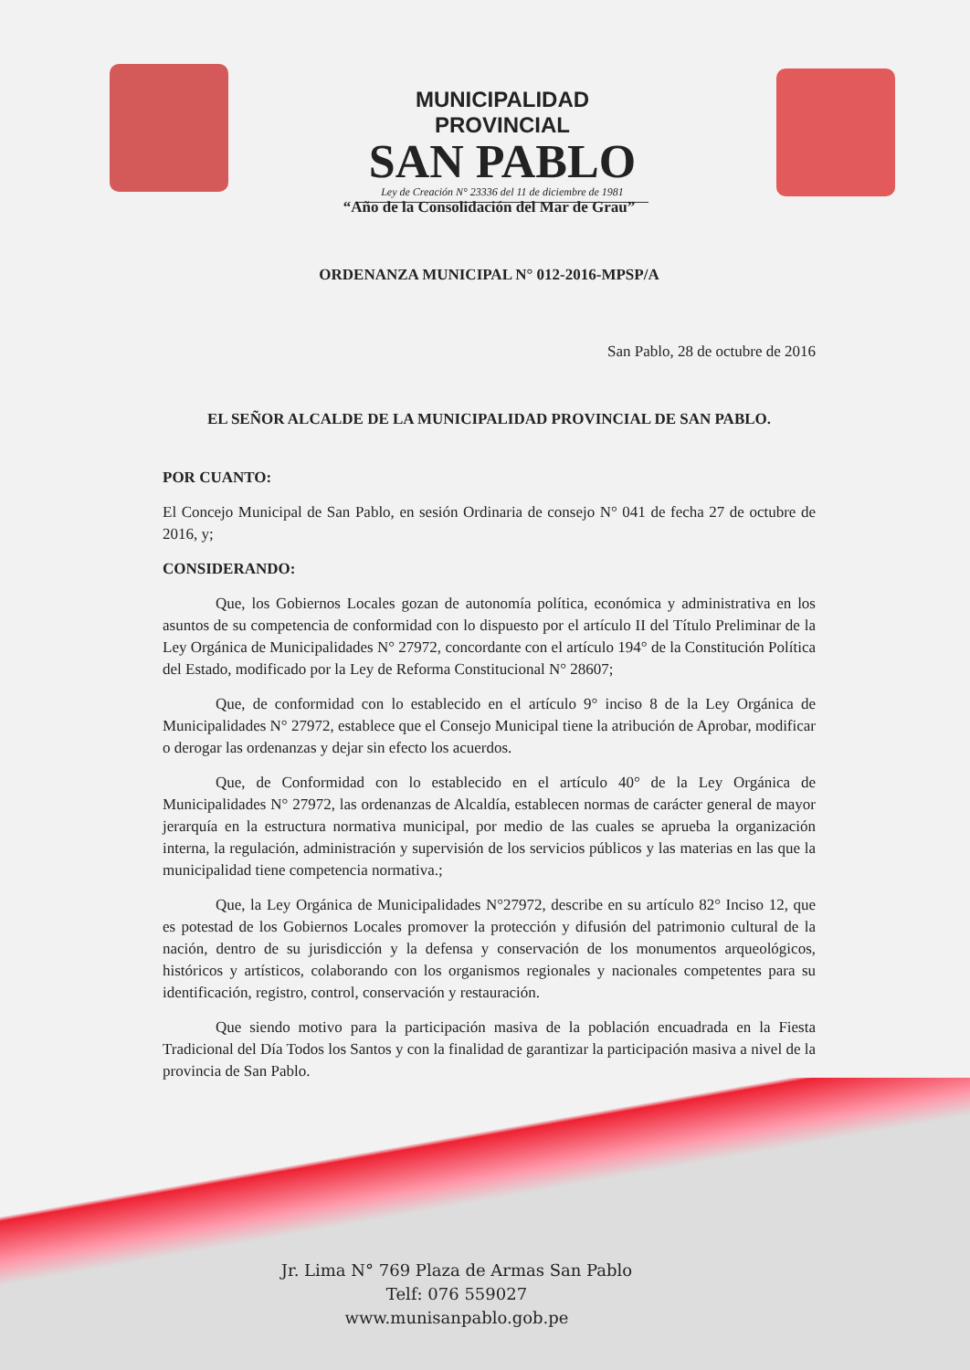MUNICIPALIDAD PROVINCIAL
SAN PABLO
Ley de Creación N° 23336 del 11 de diciembre de 1981
“Año de la Consolidación del Mar de Grau”
ORDENANZA MUNICIPAL N° 012-2016-MPSP/A
San Pablo, 28 de octubre de 2016
EL SEÑOR ALCALDE DE LA MUNICIPALIDAD PROVINCIAL DE SAN PABLO.
POR CUANTO:
El Concejo Municipal de San Pablo, en sesión Ordinaria de consejo N° 041 de fecha 27 de octubre de 2016, y;
CONSIDERANDO:
Que, los Gobiernos Locales gozan de autonomía política, económica y administrativa en los asuntos de su competencia de conformidad con lo dispuesto por el artículo II del Título Preliminar de la Ley Orgánica de Municipalidades N° 27972, concordante con el artículo 194° de la Constitución Política del Estado, modificado por la Ley de Reforma Constitucional N° 28607;
Que, de conformidad con lo establecido en el artículo 9° inciso 8 de la Ley Orgánica de Municipalidades N° 27972, establece que el Consejo Municipal tiene la atribución de Aprobar, modificar o derogar las ordenanzas y dejar sin efecto los acuerdos.
Que, de Conformidad con lo establecido en el artículo 40° de la Ley Orgánica de Municipalidades N° 27972, las ordenanzas de Alcaldía, establecen normas de carácter general de mayor jerarquía en la estructura normativa municipal, por medio de las cuales se aprueba la organización interna, la regulación, administración y supervisión de los servicios públicos y las materias en las que la municipalidad tiene competencia normativa.;
Que, la Ley Orgánica de Municipalidades N°27972, describe en su artículo 82° Inciso 12, que es potestad de los Gobiernos Locales promover la protección y difusión del patrimonio cultural de la nación, dentro de su jurisdicción y la defensa y conservación de los monumentos arqueológicos, históricos y artísticos, colaborando con los organismos regionales y nacionales competentes para su identificación, registro, control, conservación y restauración.
Que siendo motivo para la participación masiva de la población encuadrada en la Fiesta Tradicional del Día Todos los Santos y con la finalidad de garantizar la participación masiva a nivel de la provincia de San Pablo.
Jr. Lima N° 769 Plaza de Armas San Pablo
Telf: 076 559027
www.munisanpablo.gob.pe